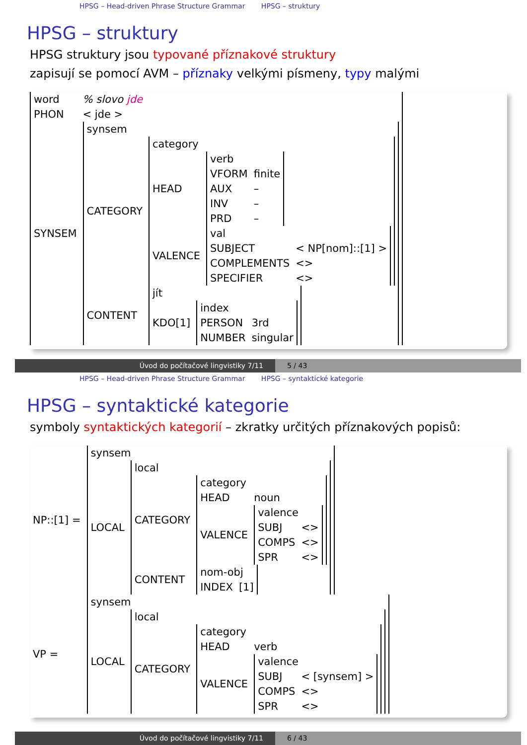HPSG – Head-driven Phrase Structure Grammar HPSG – struktury
HPSG – struktury
HPSG struktury jsou typované příznakové struktury
zapisují se pomocí AVM – příznaky velkými písmeny, typy malými
| word | % slovo jde |
| PHON | < jde > |
| SYNSEM | / synsem / / / CATEGORY / / category / / / HEAD / / verb / / / VFORM / finite / / AUX / – / / INV / – / / PRD / – / / / VALENCE / / val / / / SUBJECT / < NP[nom]::[1] > / / COMPLEMENTS / <> / / SPECIFIER / <> / / / / CONTENT / / jít / / / KDO[1] / / index / / / PERSON / 3rd / / NUMBER / singular / / / |
Úvod do počítačové lingvistiky 7/11 5 / 43
HPSG – Head-driven Phrase Structure Grammar HPSG – syntaktické kategorie
HPSG – syntaktické kategorie
symboly syntaktických kategorií – zkratky určitých příznakových popisů:
| NP::[1] = | / synsem / / / LOCAL / / local / / / CATEGORY / / category / / / HEAD / noun / / VALENCE / / valence / / / SUBJ / <> / / COMPS / <> / / SPR / <> / / / / CONTENT / / nom-obj / / / INDEX / [1] / / / |
| VP = | / synsem / / / LOCAL / / local / / / CATEGORY / / category / / / HEAD / verb / / VALENCE / / valence / / / SUBJ / < [synsem] > / / COMPS / <> / / SPR / <> / / / / |
Úvod do počítačové lingvistiky 7/11 6 / 43